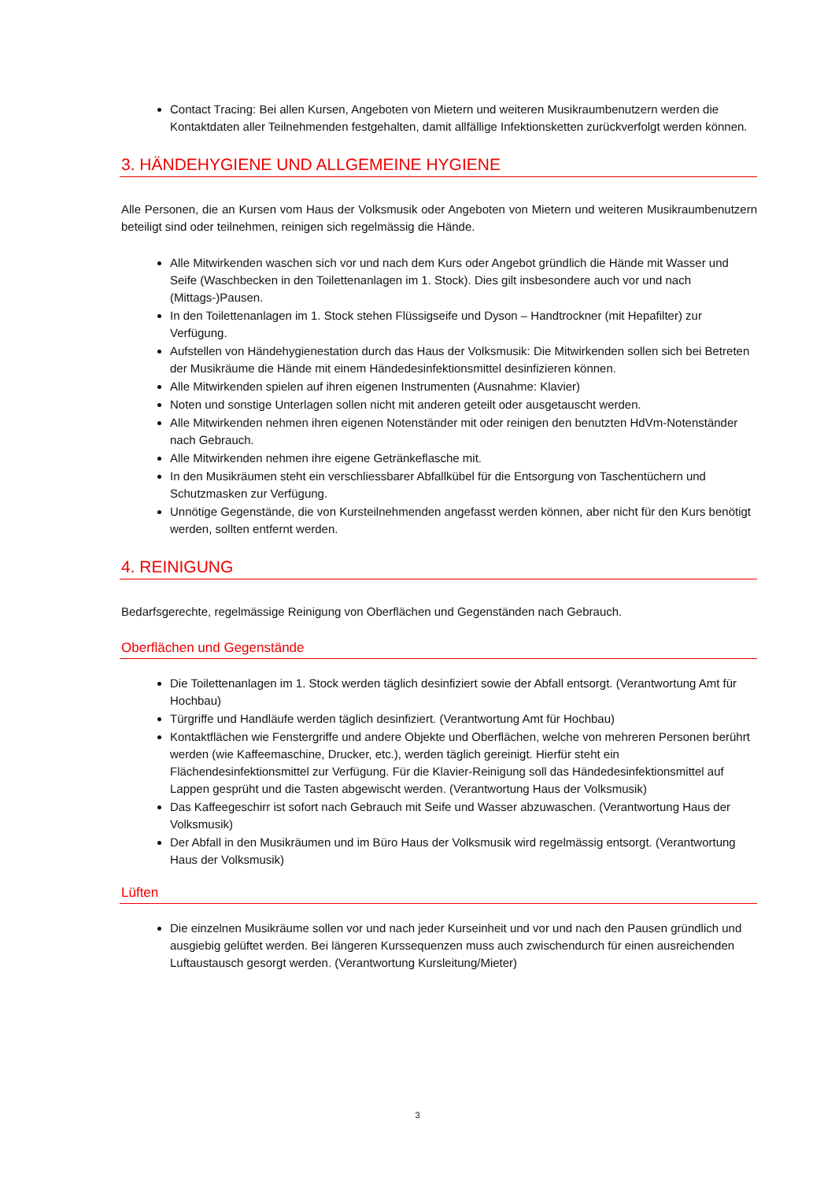Contact Tracing: Bei allen Kursen, Angeboten von Mietern und weiteren Musikraumbenutzern werden die Kontaktdaten aller Teilnehmenden festgehalten, damit allfällige Infektionsketten zurückverfolgt werden können.
3. HÄNDEHYGIENE UND ALLGEMEINE HYGIENE
Alle Personen, die an Kursen vom Haus der Volksmusik oder Angeboten von Mietern und weiteren Musikraumbenutzern beteiligt sind oder teilnehmen, reinigen sich regelmässig die Hände.
Alle Mitwirkenden waschen sich vor und nach dem Kurs oder Angebot gründlich die Hände mit Wasser und Seife (Waschbecken in den Toilettenanlagen im 1. Stock). Dies gilt insbesondere auch vor und nach (Mittags-)Pausen.
In den Toilettenanlagen im 1. Stock stehen Flüssigseife und Dyson – Handtrockner (mit Hepafilter) zur Verfügung.
Aufstellen von Händehygienestation durch das Haus der Volksmusik: Die Mitwirkenden sollen sich bei Betreten der Musikräume die Hände mit einem Händedesinfektionsmittel desinfizieren können.
Alle Mitwirkenden spielen auf ihren eigenen Instrumenten (Ausnahme: Klavier)
Noten und sonstige Unterlagen sollen nicht mit anderen geteilt oder ausgetauscht werden.
Alle Mitwirkenden nehmen ihren eigenen Notenständer mit oder reinigen den benutzten HdVm-Notenständer nach Gebrauch.
Alle Mitwirkenden nehmen ihre eigene Getränkeflasche mit.
In den Musikräumen steht ein verschliessbarer Abfallkübel für die Entsorgung von Taschentüchern und Schutzmasken zur Verfügung.
Unnötige Gegenstände, die von Kursteilnehmenden angefasst werden können, aber nicht für den Kurs benötigt werden, sollten entfernt werden.
4. REINIGUNG
Bedarfsgerechte, regelmässige Reinigung von Oberflächen und Gegenständen nach Gebrauch.
Oberflächen und Gegenstände
Die Toilettenanlagen im 1. Stock werden täglich desinfiziert sowie der Abfall entsorgt. (Verantwortung Amt für Hochbau)
Türgriffe und Handläufe werden täglich desinfiziert. (Verantwortung Amt für Hochbau)
Kontaktflächen wie Fenstergriffe und andere Objekte und Oberflächen, welche von mehreren Personen berührt werden (wie Kaffeemaschine, Drucker, etc.), werden täglich gereinigt. Hierfür steht ein Flächendesinfektionsmittel zur Verfügung. Für die Klavier-Reinigung soll das Händedesinfektionsmittel auf Lappen gesprüht und die Tasten abgewischt werden. (Verantwortung Haus der Volksmusik)
Das Kaffeegeschirr ist sofort nach Gebrauch mit Seife und Wasser abzuwaschen. (Verantwortung Haus der Volksmusik)
Der Abfall in den Musikräumen und im Büro Haus der Volksmusik wird regelmässig entsorgt. (Verantwortung Haus der Volksmusik)
Lüften
Die einzelnen Musikräume sollen vor und nach jeder Kurseinheit und vor und nach den Pausen gründlich und ausgiebig gelüftet werden. Bei längeren Kurssequenzen muss auch zwischendurch für einen ausreichenden Luftaustausch gesorgt werden. (Verantwortung Kursleitung/Mieter)
3